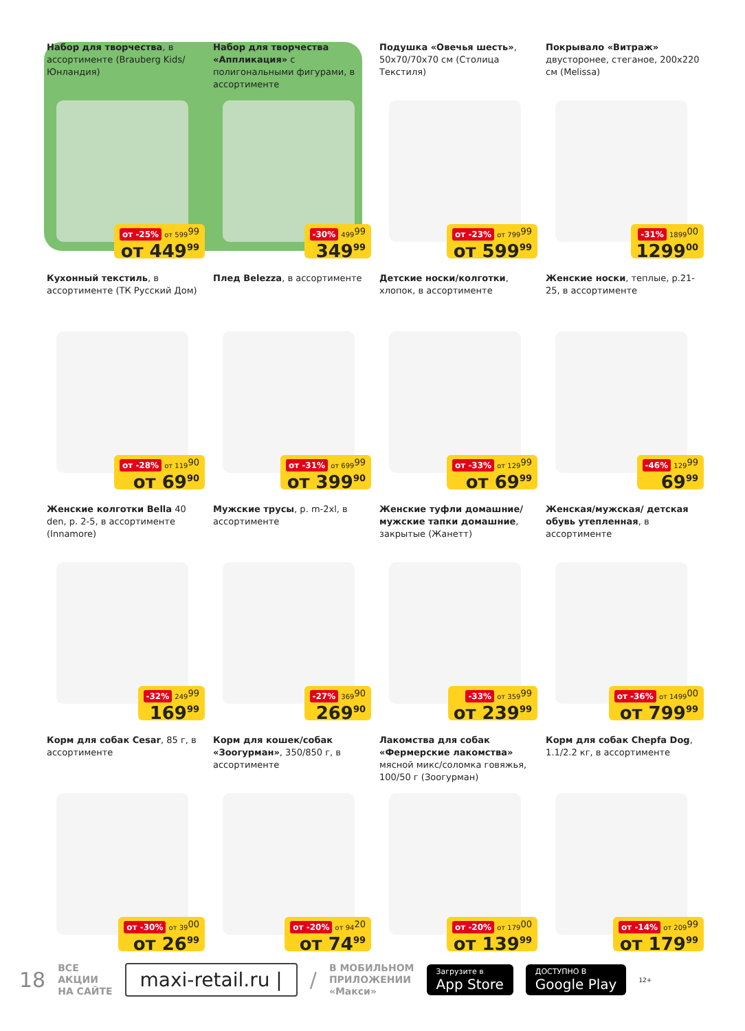Набор для творчества, в ассортименте (Brauberg Kids/Юнландия)
от -25% от 599<sup>99</sup>
от 449<sup>99</sup>
Набор для творчества «Аппликация» с полигональными фигурами, в ассортименте
-30% 499<sup>99</sup>
349<sup>99</sup>
Подушка «Овечья шесть», 50х70/70х70 см (Столица Текстиля)
от -23% от 799<sup>99</sup>
от 599<sup>99</sup>
Покрывало «Витраж» двусторонее, стеганое, 200х220 см (Melissa)
-31% 1899<sup>00</sup>
1299<sup>00</sup>
Кухонный текстиль, в ассортименте (ТК Русский Дом)
от -28% от 119<sup>90</sup>
от 69<sup>90</sup>
Плед Belezza, в ассортименте
от -31% от 699<sup>99</sup>
от 399<sup>90</sup>
Детские носки/колготки, хлопок, в ассортименте
от -33% от 129<sup>99</sup>
от 69<sup>99</sup>
Женские носки, теплые, р.21-25, в ассортименте
-46% 129<sup>99</sup>
69<sup>99</sup>
Женские колготки Bella 40 den, р. 2-5, в ассортименте (Innamore)
-32% 249<sup>99</sup>
169<sup>99</sup>
Мужские трусы, р. m-2xl, в ассортименте
-27% 369<sup>90</sup>
269<sup>90</sup>
Женские туфли домашние/ мужские тапки домашние, закрытые (Жанетт)
-33% от 359<sup>99</sup>
от 239<sup>99</sup>
Женская/мужская/ детская обувь утепленная, в ассортименте
от -36% от 1499<sup>00</sup>
от 799<sup>99</sup>
Корм для собак Cesar, 85 г, в ассортименте
от -30% от 39<sup>00</sup>
от 26<sup>99</sup>
Корм для кошек/собак «Зоогурман», 350/850 г, в ассортименте
от -20% от 94<sup>20</sup>
от 74<sup>99</sup>
Лакомства для собак «Фермерские лакомства» мясной микс/соломка говяжья, 100/50 г (Зоогурман)
от -20% от 179<sup>00</sup>
от 139<sup>99</sup>
Корм для собак Chepfa Dog, 1.1/2.2 кг, в ассортименте
от -14% от 209<sup>99</sup>
от 179<sup>99</sup>
18 ВСЕ
АКЦИИ
НА САЙТЕ maxi-retail.ru | / В МОБИЛЬНОМ
ПРИЛОЖЕНИИ
«Макси» Загрузите в
App Store ДОСТУПНО В
Google Play 12+